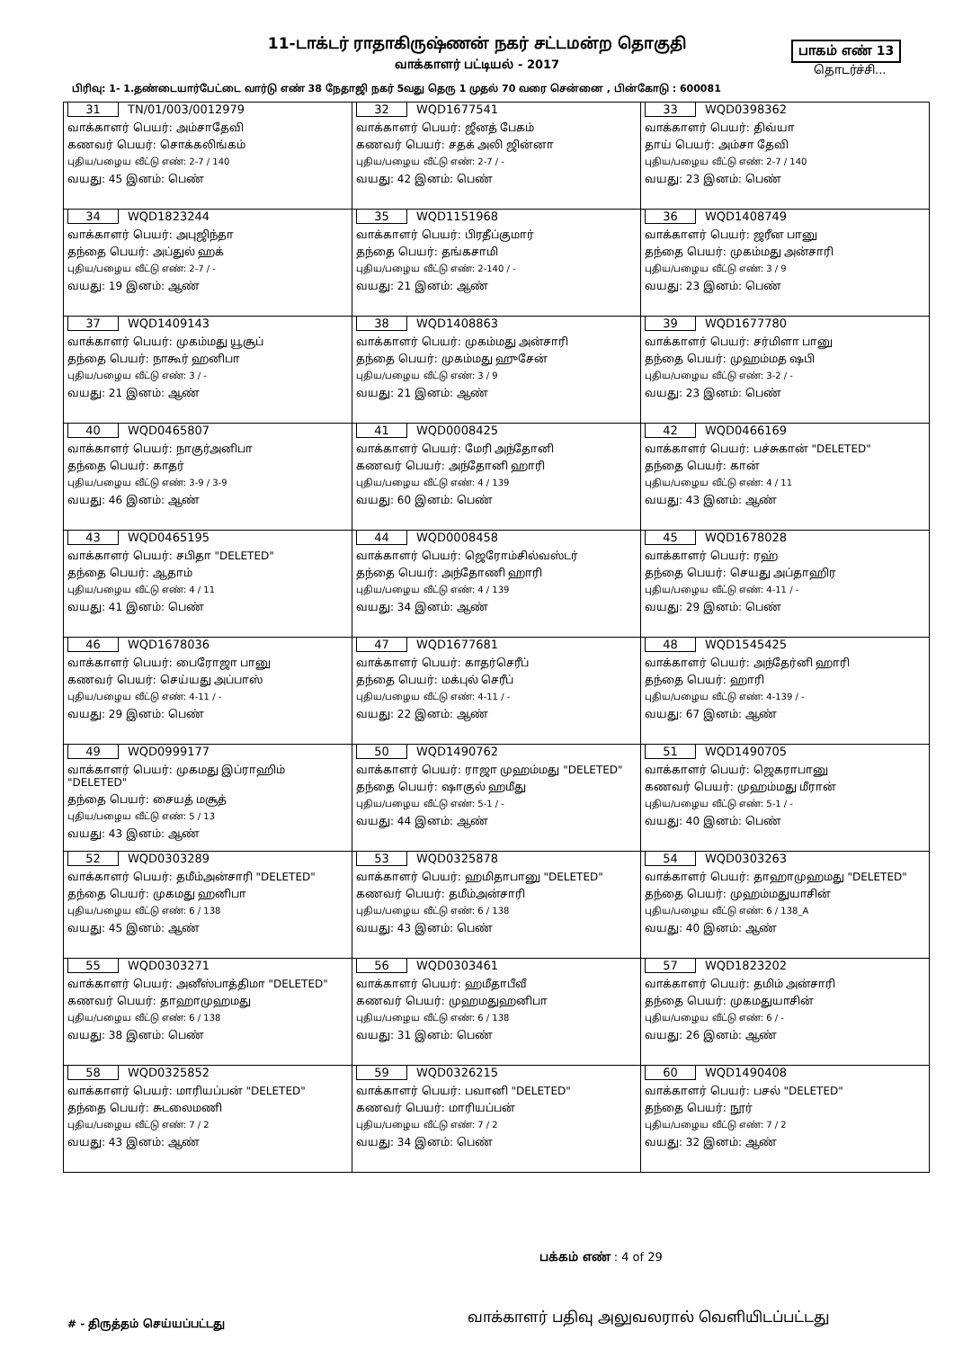11-டாக்டர் ராதாகிருஷ்ணன் நகர் சட்டமன்ற தொகுதி பாகம் எண் 13
வாக்காளர் பட்டியல் - 2017 தொடர்ச்சி...
பிரிவு: 1- 1.தண்டையார்பேட்டை வார்டு எண் 38 நேதாஜி நகர் 5வது தெரு 1 முதல் 70 வரை சென்னை , பின்கோடு : 600081
| 31 TN/01/003/0012979 வாக்காளர் பெயர்: அம்சாதேவி கணவர் பெயர்: சொக்கலிங்கம் புதிய/பழைய வீட்டு எண்: 2-7 / 140 வயது: 45 இனம்: பெண் | 32 WQD1677541 வாக்காளர் பெயர்: ஜீனத் பேகம் கணவர் பெயர்: சதக் அலி ஜின்னா புதிய/பழைய வீட்டு எண்: 2-7 / - வயது: 42 இனம்: பெண் | 33 WQD0398362 வாக்காளர் பெயர்: திவ்யா தாய் பெயர்: அம்சா தேவி புதிய/பழைய வீட்டு எண்: 2-7 / 140 வயது: 23 இனம்: பெண் |
| 34 WQD1823244 வாக்காளர் பெயர்: அபுஜிந்தா தந்தை பெயர்: அப்துல் ஹக் புதிய/பழைய வீட்டு எண்: 2-7 / - வயது: 19 இனம்: ஆண் | 35 WQD1151968 வாக்காளர் பெயர்: பிரதீப்குமார் தந்தை பெயர்: தங்கசாமி புதிய/பழைய வீட்டு எண்: 2-140 / - வயது: 21 இனம்: ஆண் | 36 WQD1408749 வாக்காளர் பெயர்: ஜரீன பானு தந்தை பெயர்: முகம்மது அன்சாரி புதிய/பழைய வீட்டு எண்: 3 / 9 வயது: 23 இனம்: பெண் |
| 37 WQD1409143 வாக்காளர் பெயர்: முகம்மது யூசூப் தந்தை பெயர்: நாகூர் ஹனிபா புதிய/பழைய வீட்டு எண்: 3 / - வயது: 21 இனம்: ஆண் | 38 WQD1408863 வாக்காளர் பெயர்: முகம்மது அன்சாரி தந்தை பெயர்: முகம்மது ஹுசேன் புதிய/பழைய வீட்டு எண்: 3 / 9 வயது: 21 இனம்: ஆண் | 39 WQD1677780 வாக்காளர் பெயர்: சர்மிளா பானு தந்தை பெயர்: முஹம்மத ஷபி புதிய/பழைய வீட்டு எண்: 3-2 / - வயது: 23 இனம்: பெண் |
| 40 WQD0465807 வாக்காளர் பெயர்: நாகுர்அனிபா தந்தை பெயர்: காதர் புதிய/பழைய வீட்டு எண்: 3-9 / 3-9 வயது: 46 இனம்: ஆண் | 41 WQD0008425 வாக்காளர் பெயர்: மேரி அந்தோனி கணவர் பெயர்: அந்தோனி ஹாரி புதிய/பழைய வீட்டு எண்: 4 / 139 வயது: 60 இனம்: பெண் | 42 WQD0466169 வாக்காளர் பெயர்: பச்சுகான் "DELETED" தந்தை பெயர்: கான் புதிய/பழைய வீட்டு எண்: 4 / 11 வயது: 43 இனம்: ஆண் |
| 43 WQD0465195 வாக்காளர் பெயர்: சபிதா "DELETED" தந்தை பெயர்: ஆதாம் புதிய/பழைய வீட்டு எண்: 4 / 11 வயது: 41 இனம்: பெண் | 44 WQD0008458 வாக்காளர் பெயர்: ஜெரோம்சில்வஸ்டர் தந்தை பெயர்: அந்தோணி ஹாரி புதிய/பழைய வீட்டு எண்: 4 / 139 வயது: 34 இனம்: ஆண் | 45 WQD1678028 வாக்காளர் பெயர்: ரஹ் தந்தை பெயர்: செயது அப்தாஹிர புதிய/பழைய வீட்டு எண்: 4-11 / - வயது: 29 இனம்: பெண் |
| 46 WQD1678036 வாக்காளர் பெயர்: பைரோஜா பானு கணவர் பெயர்: செய்யது அப்பாஸ் புதிய/பழைய வீட்டு எண்: 4-11 / - வயது: 29 இனம்: பெண் | 47 WQD1677681 வாக்காளர் பெயர்: காதர்செரீப் தந்தை பெயர்: மக்புல் செரீப் புதிய/பழைய வீட்டு எண்: 4-11 / - வயது: 22 இனம்: ஆண் | 48 WQD1545425 வாக்காளர் பெயர்: அந்தேர்னி ஹாரி தந்தை பெயர்: ஹாரி புதிய/பழைய வீட்டு எண்: 4-139 / - வயது: 67 இனம்: ஆண் |
| 49 WQD0999177 வாக்காளர் பெயர்: முகமது இப்ராஹிம் "DELETED" தந்தை பெயர்: சையத் மசூத் புதிய/பழைய வீட்டு எண்: 5 / 13 வயது: 43 இனம்: ஆண் | 50 WQD1490762 வாக்காளர் பெயர்: ராஜா முஹம்மது "DELETED" தந்தை பெயர்: ஷாகுல் ஹமீது புதிய/பழைய வீட்டு எண்: 5-1 / - வயது: 44 இனம்: ஆண் | 51 WQD1490705 வாக்காளர் பெயர்: ஜெகராபானு கணவர் பெயர்: முஹம்மது மீரான் புதிய/பழைய வீட்டு எண்: 5-1 / - வயது: 40 இனம்: பெண் |
| 52 WQD0303289 வாக்காளர் பெயர்: தமீம்அன்சாரி "DELETED" தந்தை பெயர்: முகமது ஹனிபா புதிய/பழைய வீட்டு எண்: 6 / 138 வயது: 45 இனம்: ஆண் | 53 WQD0325878 வாக்காளர் பெயர்: ஹமிதாபானு "DELETED" கணவர் பெயர்: தமீம்அன்சாரி புதிய/பழைய வீட்டு எண்: 6 / 138 வயது: 43 இனம்: பெண் | 54 WQD0303263 வாக்காளர் பெயர்: தாஹாமுஹமது "DELETED" தந்தை பெயர்: முஹம்மதுயாசின் புதிய/பழைய வீட்டு எண்: 6 / 138_A வயது: 40 இனம்: ஆண் |
| 55 WQD0303271 வாக்காளர் பெயர்: அனீஸ்பாத்திமா "DELETED" கணவர் பெயர்: தாஹாமுஹமது புதிய/பழைய வீட்டு எண்: 6 / 138 வயது: 38 இனம்: பெண் | 56 WQD0303461 வாக்காளர் பெயர்: ஹமீதாபீவீ கணவர் பெயர்: முஹமதுஹனிபா புதிய/பழைய வீட்டு எண்: 6 / 138 வயது: 31 இனம்: பெண் | 57 WQD1823202 வாக்காளர் பெயர்: தமிம் அன்சாரி தந்தை பெயர்: முகமதுயாசின் புதிய/பழைய வீட்டு எண்: 6 / - வயது: 26 இனம்: ஆண் |
| 58 WQD0325852 வாக்காளர் பெயர்: மாரியப்பன் "DELETED" தந்தை பெயர்: சுடலைமணி புதிய/பழைய வீட்டு எண்: 7 / 2 வயது: 43 இனம்: ஆண் | 59 WQD0326215 வாக்காளர் பெயர்: பவானி "DELETED" கணவர் பெயர்: மாரியப்பன் புதிய/பழைய வீட்டு எண்: 7 / 2 வயது: 34 இனம்: பெண் | 60 WQD1490408 வாக்காளர் பெயர்: பசல் "DELETED" தந்தை பெயர்: நூர் புதிய/பழைய வீட்டு எண்: 7 / 2 வயது: 32 இனம்: ஆண் |
பக்கம் எண் : 4 of 29
வாக்காளர் பதிவு அலுவலரால் வெளியிடப்பட்டது
# - திருத்தம் செய்யப்பட்டது